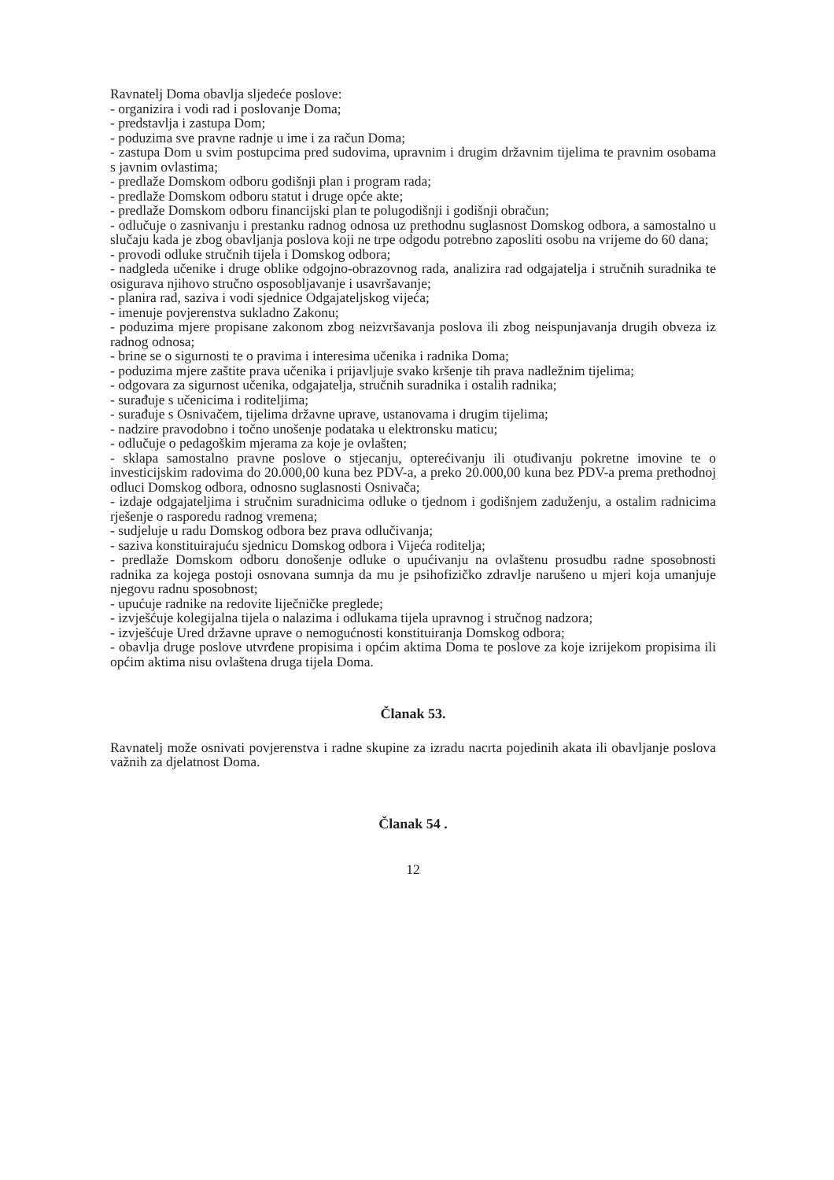Ravnatelj Doma obavlja sljedeće poslove:
- organizira i vodi rad i poslovanje Doma;
- predstavlja i zastupa Dom;
- poduzima sve pravne radnje u ime i za račun Doma;
- zastupa Dom u svim postupcima pred sudovima, upravnim i drugim državnim tijelima te pravnim osobama s javnim ovlastima;
- predlaže Domskom odboru godišnji plan i program rada;
- predlaže Domskom odboru statut i druge opće akte;
- predlaže Domskom odboru financijski plan te polugodišnji i godišnji obračun;
- odlučuje o zasnivanju i prestanku radnog odnosa uz prethodnu suglasnost Domskog odbora, a samostalno u slučaju kada je zbog obavljanja poslova koji ne trpe odgodu potrebno zaposliti osobu na vrijeme do 60 dana;
- provodi odluke stručnih tijela i Domskog odbora;
- nadgleda učenike i druge oblike odgojno-obrazovnog rada, analizira rad odgajatelja i stručnih suradnika te osigurava njihovo stručno osposobljavanje i usavršavanje;
- planira rad, saziva i vodi sjednice Odgajateljskog vijeća;
- imenuje povjerenstva sukladno Zakonu;
- poduzima mjere propisane zakonom zbog neizvršavanja poslova ili zbog neispunjavanja drugih obveza iz radnog odnosa;
- brine se o sigurnosti te o pravima i interesima učenika i radnika Doma;
- poduzima mjere zaštite prava učenika i prijavljuje svako kršenje tih prava nadležnim tijelima;
- odgovara za sigurnost učenika, odgajatelja, stručnih suradnika i ostalih radnika;
- surađuje s učenicima i roditeljima;
- surađuje s Osnivačem, tijelima državne uprave, ustanovama i drugim tijelima;
- nadzire pravodobno i točno unošenje podataka u elektronsku maticu;
- odlučuje o pedagoškim mjerama za koje je ovlašten;
- sklapa samostalno pravne poslove o stjecanju, opterećivanju ili otuđivanju pokretne imovine te o investicijskim radovima do 20.000,00 kuna bez PDV-a, a preko 20.000,00 kuna bez PDV-a prema prethodnoj odluci Domskog odbora, odnosno suglasnosti Osnivača;
- izdaje odgajateljima i stručnim suradnicima odluke o tjednom i godišnjem zaduženju, a ostalim radnicima rješenje o rasporedu radnog vremena;
- sudjeluje u radu Domskog odbora bez prava odlučivanja;
- saziva konstituirajuću sjednicu Domskog odbora i Vijeća roditelja;
- predlaže Domskom odboru donošenje odluke o upućivanju na ovlaštenu prosudbu radne sposobnosti radnika za kojega postoji osnovana sumnja da mu je psihofizičko zdravlje narušeno u mjeri koja umanjuje njegovu radnu sposobnost;
- upućuje radnike na redovite liječničke preglede;
- izvješćuje kolegijalna tijela o nalazima i odlukama tijela upravnog i stručnog nadzora;
- izvješćuje Ured državne uprave o nemogućnosti konstituiranja Domskog odbora;
- obavlja druge poslove utvrđene propisima i općim aktima Doma te poslove za koje izrijekom propisima ili općim aktima nisu ovlaštena druga tijela Doma.
Članak 53.
Ravnatelj može osnivati povjerenstva i radne skupine za izradu nacrta pojedinih akata ili obavljanje poslova važnih za djelatnost Doma.
Članak 54 .
12